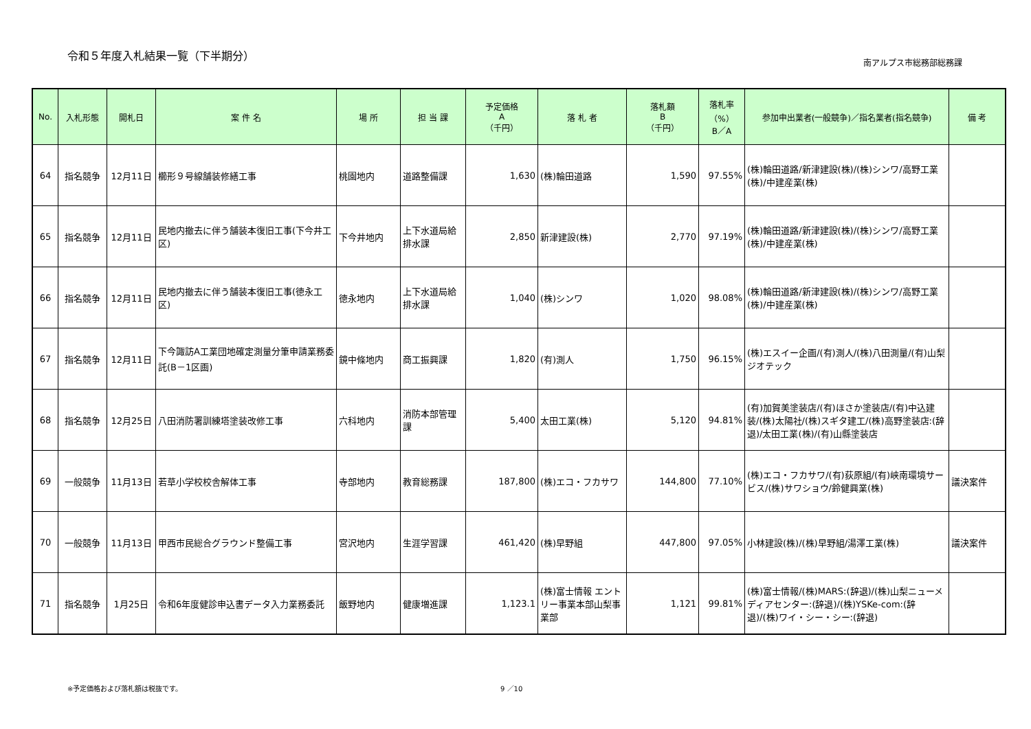令和５年度入札結果一覧（下半期分）
南アルプス市総務部総務課
| No. | 入札形態 | 開札日 | 案 件 名 | 場 所 | 担 当 課 | 予定価格 A （千円） | 落 札 者 | 落札額 B （千円） | 落札率 （%） B／A | 参加申出業者(一般競争)／指名業者(指名競争) | 備 考 |
| --- | --- | --- | --- | --- | --- | --- | --- | --- | --- | --- | --- |
| 64 | 指名競争 | 12月11日 | 櫛形９号線舗装修繕工事 | 桃園地内 | 道路整備課 | 1,630 | (株)輪田道路 | 1,590 | 97.55% | (株)輪田道路/新津建設(株)/(株)シンワ/高野工業(株)/中建産業(株) | |
| 65 | 指名競争 | 12月11日 | 民地内撤去に伴う舗装本復旧工事(下今井工区) | 下今井地内 | 上下水道局給排水課 | 2,850 | 新津建設(株) | 2,770 | 97.19% | (株)輪田道路/新津建設(株)/(株)シンワ/高野工業(株)/中建産業(株) | |
| 66 | 指名競争 | 12月11日 | 民地内撤去に伴う舗装本復旧工事(徳永工区) | 徳永地内 | 上下水道局給排水課 | 1,040 | (株)シンワ | 1,020 | 98.08% | (株)輪田道路/新津建設(株)/(株)シンワ/高野工業(株)/中建産業(株) | |
| 67 | 指名競争 | 12月11日 | 下今諏訪A工業団地確定測量分筆申請業務委託(B－1区画) | 鏡中條地内 | 商工振興課 | 1,820 | (有)測人 | 1,750 | 96.15% | (株)エスイー企画/(有)測人/(株)八田測量/(有)山梨ジオテック | |
| 68 | 指名競争 | 12月25日 | 八田消防署訓練塔塗装改修工事 | 六科地内 | 消防本部管理課 | 5,400 | 太田工業(株) | 5,120 | 94.81% | (有)加賀美塗装店/(有)ほさか塗装店/(有)中込建装/(株)太陽社/(株)スギタ建工/(株)高野塗装店:(辞退)/太田工業(株)/(有)山縣塗装店 | |
| 69 | 一般競争 | 11月13日 | 若草小学校校舎解体工事 | 寺部地内 | 教育総務課 | 187,800 | (株)エコ・フカサワ | 144,800 | 77.10% | (株)エコ・フカサワ/(有)荻原組/(有)峡南環境サービス/(株)サワショウ/鈴健興業(株) | 議決案件 |
| 70 | 一般競争 | 11月13日 | 甲西市民総合グラウンド整備工事 | 宮沢地内 | 生涯学習課 | 461,420 | (株)早野組 | 447,800 | 97.05% | 小林建設(株)/(株)早野組/湯澤工業(株) | 議決案件 |
| 71 | 指名競争 | 1月25日 | 令和6年度健診申込書データ入力業務委託 | 飯野地内 | 健康増進課 | 1,123.1 | (株)富士情報 エントリー事業本部山梨事業部 | 1,121 | 99.81% | (株)富士情報/(株)MARS:(辞退)/(株)山梨ニューメディアセンター:(辞退)/(株)YSKe-com:(辞退)/(株)ワイ・シー・シー:(辞退) | |
※予定価格および落札額は税抜です。 9 ／10